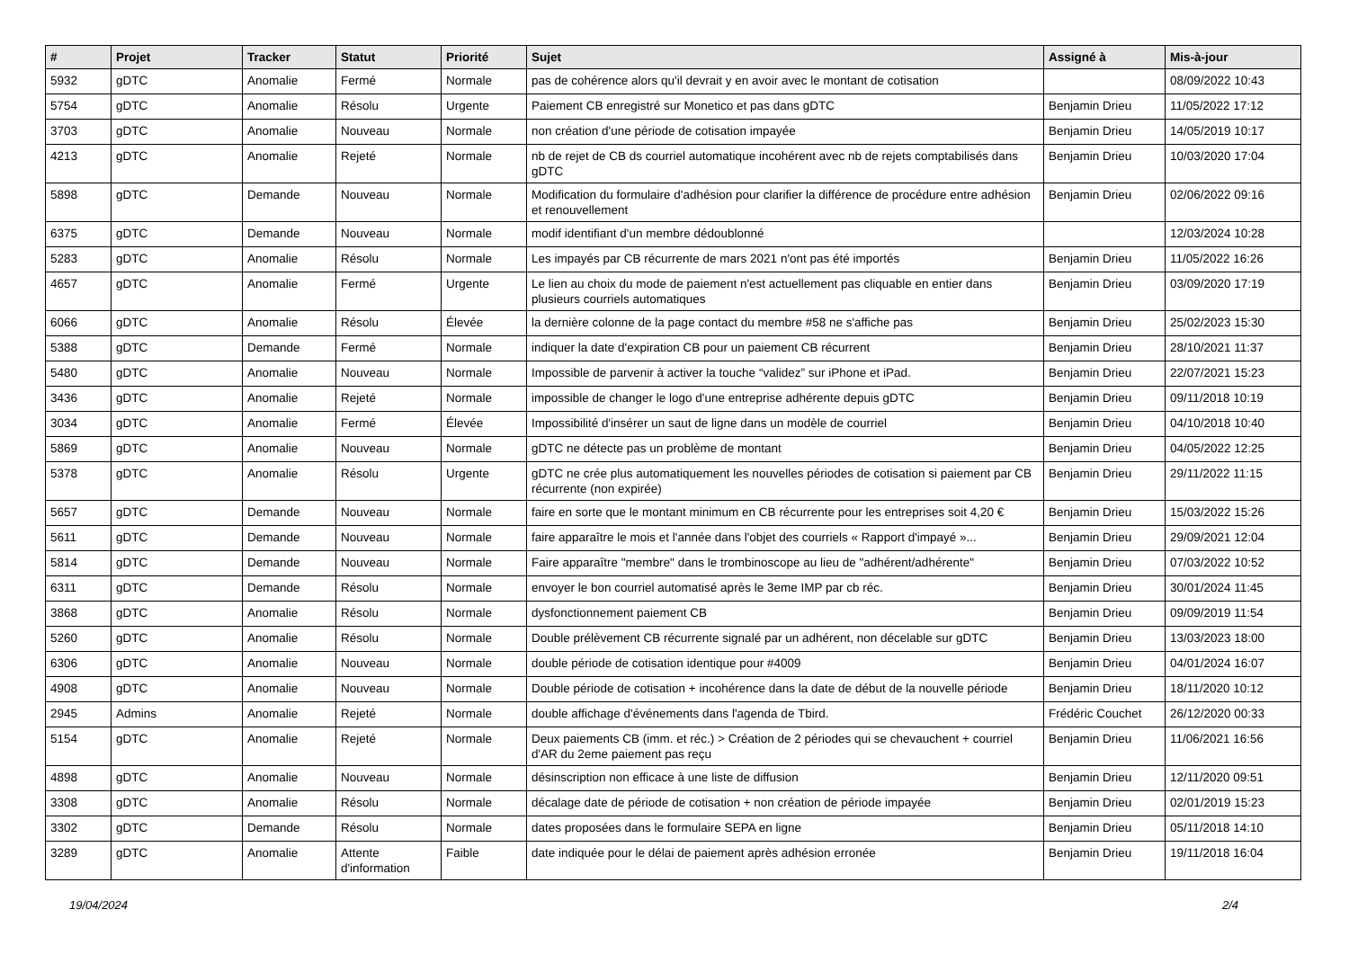| # | Projet | Tracker | Statut | Priorité | Sujet | Assigné à | Mis-à-jour |
| --- | --- | --- | --- | --- | --- | --- | --- |
| 5932 | gDTC | Anomalie | Fermé | Normale | pas de cohérence alors qu'il devrait y en avoir avec le montant de cotisation | | 08/09/2022 10:43 |
| 5754 | gDTC | Anomalie | Résolu | Urgente | Paiement CB enregistré sur Monetico et pas dans gDTC | Benjamin Drieu | 11/05/2022 17:12 |
| 3703 | gDTC | Anomalie | Nouveau | Normale | non création d'une période de cotisation impayée | Benjamin Drieu | 14/05/2019 10:17 |
| 4213 | gDTC | Anomalie | Rejeté | Normale | nb de rejet de CB ds courriel automatique incohérent avec nb de rejets comptabilisés dans gDTC | Benjamin Drieu | 10/03/2020 17:04 |
| 5898 | gDTC | Demande | Nouveau | Normale | Modification du formulaire d'adhésion pour clarifier la différence de procédure entre adhésion et renouvellement | Benjamin Drieu | 02/06/2022 09:16 |
| 6375 | gDTC | Demande | Nouveau | Normale | modif identifiant d'un membre dédoublonné | | 12/03/2024 10:28 |
| 5283 | gDTC | Anomalie | Résolu | Normale | Les impayés par CB récurrente de mars 2021 n'ont pas été importés | Benjamin Drieu | 11/05/2022 16:26 |
| 4657 | gDTC | Anomalie | Fermé | Urgente | Le lien au choix du mode de paiement n'est actuellement pas cliquable en entier dans plusieurs courriels automatiques | Benjamin Drieu | 03/09/2020 17:19 |
| 6066 | gDTC | Anomalie | Résolu | Élevée | la dernière colonne de la page contact du membre #58 ne s'affiche pas | Benjamin Drieu | 25/02/2023 15:30 |
| 5388 | gDTC | Demande | Fermé | Normale | indiquer la date d'expiration CB pour un paiement CB récurrent | Benjamin Drieu | 28/10/2021 11:37 |
| 5480 | gDTC | Anomalie | Nouveau | Normale | Impossible de parvenir à activer la touche “validez” sur iPhone et iPad. | Benjamin Drieu | 22/07/2021 15:23 |
| 3436 | gDTC | Anomalie | Rejeté | Normale | impossible de changer le logo d'une entreprise adhérente depuis gDTC | Benjamin Drieu | 09/11/2018 10:19 |
| 3034 | gDTC | Anomalie | Fermé | Élevée | Impossibilité d'insérer un saut de ligne dans un modèle de courriel | Benjamin Drieu | 04/10/2018 10:40 |
| 5869 | gDTC | Anomalie | Nouveau | Normale | gDTC ne détecte pas un problème de montant | Benjamin Drieu | 04/05/2022 12:25 |
| 5378 | gDTC | Anomalie | Résolu | Urgente | gDTC ne crée plus automatiquement les nouvelles périodes de cotisation si paiement par CB récurrente (non expirée) | Benjamin Drieu | 29/11/2022 11:15 |
| 5657 | gDTC | Demande | Nouveau | Normale | faire en sorte que le montant minimum en CB récurrente pour les entreprises soit 4,20 € | Benjamin Drieu | 15/03/2022 15:26 |
| 5611 | gDTC | Demande | Nouveau | Normale | faire apparaître le mois et l'année dans l'objet des courriels « Rapport d'impayé »... | Benjamin Drieu | 29/09/2021 12:04 |
| 5814 | gDTC | Demande | Nouveau | Normale | Faire apparaître "membre" dans le trombinoscope au lieu de "adhérent/adhérente" | Benjamin Drieu | 07/03/2022 10:52 |
| 6311 | gDTC | Demande | Résolu | Normale | envoyer le bon courriel automatisé après le 3eme IMP par cb réc. | Benjamin Drieu | 30/01/2024 11:45 |
| 3868 | gDTC | Anomalie | Résolu | Normale | dysfonctionnement paiement CB | Benjamin Drieu | 09/09/2019 11:54 |
| 5260 | gDTC | Anomalie | Résolu | Normale | Double prélèvement CB récurrente signalé par un adhérent, non décelable sur gDTC | Benjamin Drieu | 13/03/2023 18:00 |
| 6306 | gDTC | Anomalie | Nouveau | Normale | double période de cotisation identique pour #4009 | Benjamin Drieu | 04/01/2024 16:07 |
| 4908 | gDTC | Anomalie | Nouveau | Normale | Double période de cotisation + incohérence dans la date de début de la nouvelle période | Benjamin Drieu | 18/11/2020 10:12 |
| 2945 | Admins | Anomalie | Rejeté | Normale | double affichage d'événements dans l'agenda de Tbird. | Frédéric Couchet | 26/12/2020 00:33 |
| 5154 | gDTC | Anomalie | Rejeté | Normale | Deux paiements CB (imm. et réc.) > Création de 2 périodes qui se chevauchent + courriel d'AR du 2eme paiement pas reçu | Benjamin Drieu | 11/06/2021 16:56 |
| 4898 | gDTC | Anomalie | Nouveau | Normale | désinscription non efficace à une liste de diffusion | Benjamin Drieu | 12/11/2020 09:51 |
| 3308 | gDTC | Anomalie | Résolu | Normale | décalage date de période de cotisation + non création de période impayée | Benjamin Drieu | 02/01/2019 15:23 |
| 3302 | gDTC | Demande | Résolu | Normale | dates proposées dans le formulaire SEPA en ligne | Benjamin Drieu | 05/11/2018 14:10 |
| 3289 | gDTC | Anomalie | Attente d'information | Faible | date indiquée pour le délai de paiement après adhésion erronée | Benjamin Drieu | 19/11/2018 16:04 |
19/04/2024 2/4